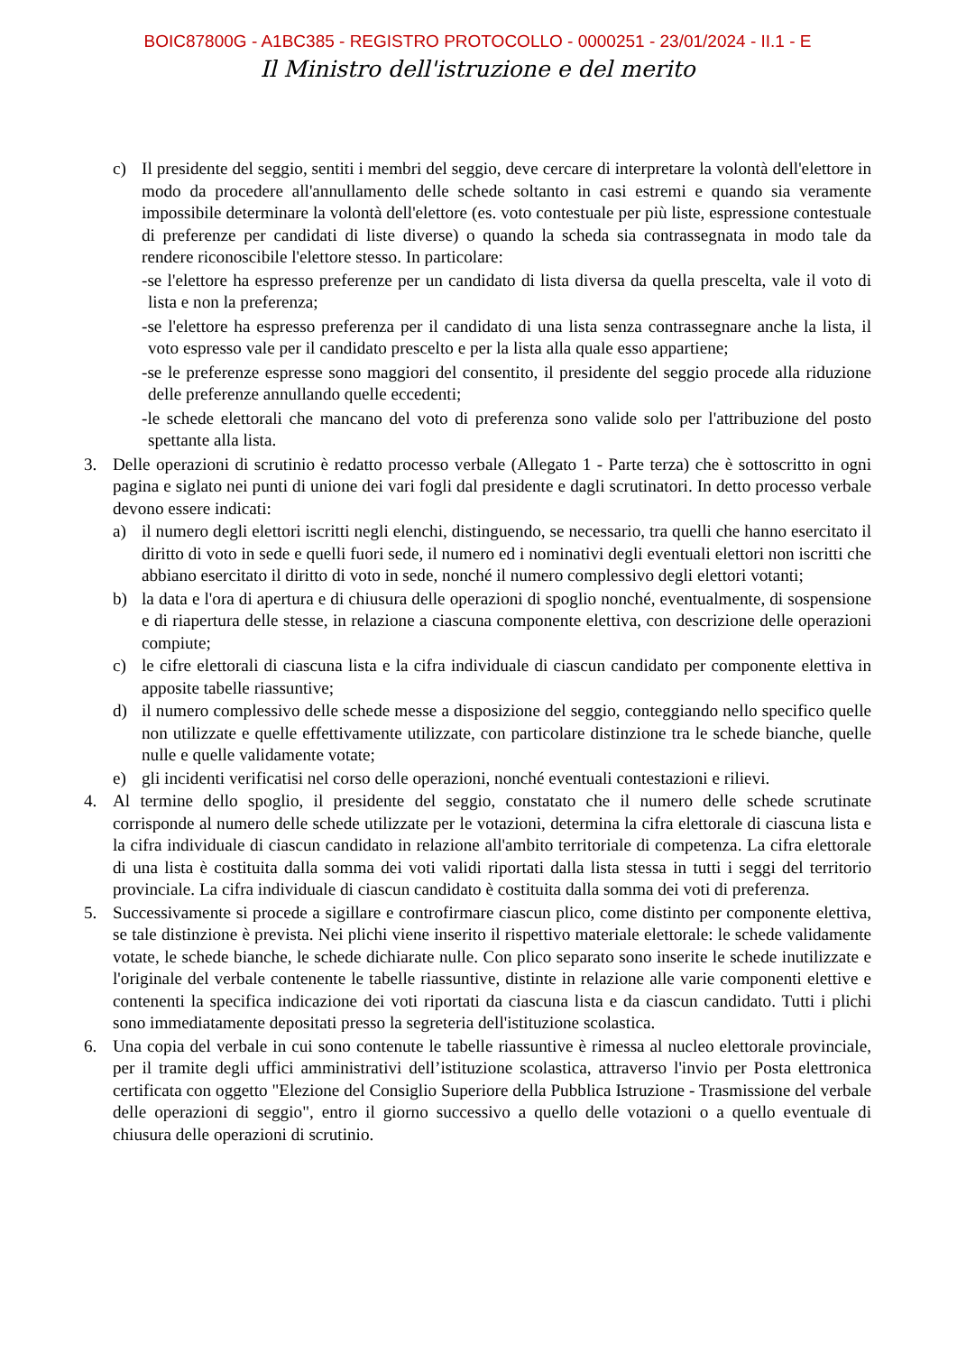BOIC87800G - A1BC385 - REGISTRO PROTOCOLLO - 0000251 - 23/01/2024 - II.1 - E
Il Ministro dell'istruzione e del merito
c) Il presidente del seggio, sentiti i membri del seggio, deve cercare di interpretare la volontà dell'elettore in modo da procedere all'annullamento delle schede soltanto in casi estremi e quando sia veramente impossibile determinare la volontà dell'elettore (es. voto contestuale per più liste, espressione contestuale di preferenze per candidati di liste diverse) o quando la scheda sia contrassegnata in modo tale da rendere riconoscibile l'elettore stesso. In particolare:
-se l'elettore ha espresso preferenze per un candidato di lista diversa da quella prescelta, vale il voto di lista e non la preferenza;
-se l'elettore ha espresso preferenza per il candidato di una lista senza contrassegnare anche la lista, il voto espresso vale per il candidato prescelto e per la lista alla quale esso appartiene;
-se le preferenze espresse sono maggiori del consentito, il presidente del seggio procede alla riduzione delle preferenze annullando quelle eccedenti;
-le schede elettorali che mancano del voto di preferenza sono valide solo per l'attribuzione del posto spettante alla lista.
3. Delle operazioni di scrutinio è redatto processo verbale (Allegato 1 - Parte terza) che è sottoscritto in ogni pagina e siglato nei punti di unione dei vari fogli dal presidente e dagli scrutinatori. In detto processo verbale devono essere indicati:
a) il numero degli elettori iscritti negli elenchi, distinguendo, se necessario, tra quelli che hanno esercitato il diritto di voto in sede e quelli fuori sede, il numero ed i nominativi degli eventuali elettori non iscritti che abbiano esercitato il diritto di voto in sede, nonché il numero complessivo degli elettori votanti;
b) la data e l'ora di apertura e di chiusura delle operazioni di spoglio nonché, eventualmente, di sospensione e di riapertura delle stesse, in relazione a ciascuna componente elettiva, con descrizione delle operazioni compiute;
c) le cifre elettorali di ciascuna lista e la cifra individuale di ciascun candidato per componente elettiva in apposite tabelle riassuntive;
d) il numero complessivo delle schede messe a disposizione del seggio, conteggiando nello specifico quelle non utilizzate e quelle effettivamente utilizzate, con particolare distinzione tra le schede bianche, quelle nulle e quelle validamente votate;
e) gli incidenti verificatisi nel corso delle operazioni, nonché eventuali contestazioni e rilievi.
4. Al termine dello spoglio, il presidente del seggio, constatato che il numero delle schede scrutinate corrisponde al numero delle schede utilizzate per le votazioni, determina la cifra elettorale di ciascuna lista e la cifra individuale di ciascun candidato in relazione all'ambito territoriale di competenza. La cifra elettorale di una lista è costituita dalla somma dei voti validi riportati dalla lista stessa in tutti i seggi del territorio provinciale. La cifra individuale di ciascun candidato è costituita dalla somma dei voti di preferenza.
5. Successivamente si procede a sigillare e controfirmare ciascun plico, come distinto per componente elettiva, se tale distinzione è prevista. Nei plichi viene inserito il rispettivo materiale elettorale: le schede validamente votate, le schede bianche, le schede dichiarate nulle. Con plico separato sono inserite le schede inutilizzate e l'originale del verbale contenente le tabelle riassuntive, distinte in relazione alle varie componenti elettive e contenenti la specifica indicazione dei voti riportati da ciascuna lista e da ciascun candidato. Tutti i plichi sono immediatamente depositati presso la segreteria dell'istituzione scolastica.
6. Una copia del verbale in cui sono contenute le tabelle riassuntive è rimessa al nucleo elettorale provinciale, per il tramite degli uffici amministrativi dell’istituzione scolastica, attraverso l'invio per Posta elettronica certificata con oggetto "Elezione del Consiglio Superiore della Pubblica Istruzione - Trasmissione del verbale delle operazioni di seggio", entro il giorno successivo a quello delle votazioni o a quello eventuale di chiusura delle operazioni di scrutinio.